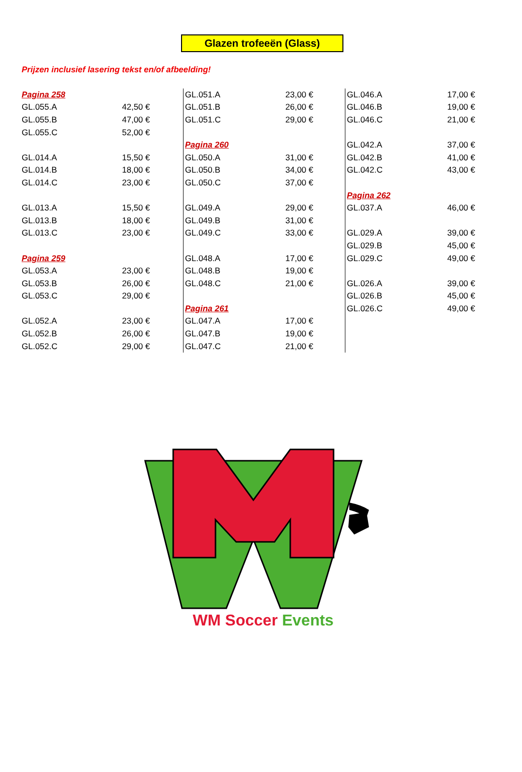Glazen trofeeën (Glass)
Prijzen inclusief lasering tekst en/of afbeelding!
| Pagina 258 | |
| GL.055.A | 42,50 € |
| GL.055.B | 47,00 € |
| GL.055.C | 52,00 € |
| GL.014.A | 15,50 € |
| GL.014.B | 18,00 € |
| GL.014.C | 23,00 € |
| GL.013.A | 15,50 € |
| GL.013.B | 18,00 € |
| GL.013.C | 23,00 € |
| Pagina 259 | |
| GL.053.A | 23,00 € |
| GL.053.B | 26,00 € |
| GL.053.C | 29,00 € |
| GL.052.A | 23,00 € |
| GL.052.B | 26,00 € |
| GL.052.C | 29,00 € |
| GL.051.A | 23,00 € |
| GL.051.B | 26,00 € |
| GL.051.C | 29,00 € |
| Pagina 260 | |
| GL.050.A | 31,00 € |
| GL.050.B | 34,00 € |
| GL.050.C | 37,00 € |
| GL.049.A | 29,00 € |
| GL.049.B | 31,00 € |
| GL.049.C | 33,00 € |
| GL.048.A | 17,00 € |
| GL.048.B | 19,00 € |
| GL.048.C | 21,00 € |
| Pagina 261 | |
| GL.047.A | 17,00 € |
| GL.047.B | 19,00 € |
| GL.047.C | 21,00 € |
| GL.046.A | 17,00 € |
| GL.046.B | 19,00 € |
| GL.046.C | 21,00 € |
| GL.042.A | 37,00 € |
| GL.042.B | 41,00 € |
| GL.042.C | 43,00 € |
| Pagina 262 | |
| GL.037.A | 46,00 € |
| GL.029.A | 39,00 € |
| GL.029.B | 45,00 € |
| GL.029.C | 49,00 € |
| GL.026.A | 39,00 € |
| GL.026.B | 45,00 € |
| GL.026.C | 49,00 € |
WM Soccer Events